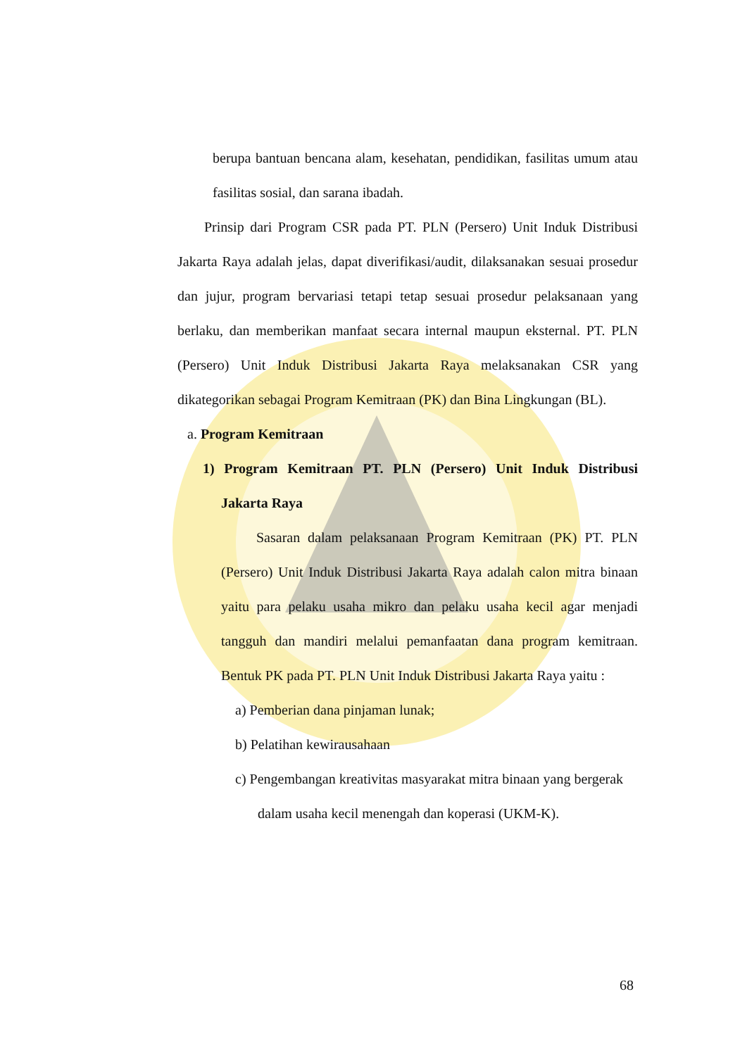berupa bantuan bencana alam, kesehatan, pendidikan, fasilitas umum atau fasilitas sosial, dan sarana ibadah.
Prinsip dari Program CSR pada PT. PLN (Persero) Unit Induk Distribusi Jakarta Raya adalah jelas, dapat diverifikasi/audit, dilaksanakan sesuai prosedur dan jujur, program bervariasi tetapi tetap sesuai prosedur pelaksanaan yang berlaku, dan memberikan manfaat secara internal maupun eksternal. PT. PLN (Persero) Unit Induk Distribusi Jakarta Raya melaksanakan CSR yang dikategorikan sebagai Program Kemitraan (PK) dan Bina Lingkungan (BL).
a. Program Kemitraan
1) Program Kemitraan PT. PLN (Persero) Unit Induk Distribusi Jakarta Raya
Sasaran dalam pelaksanaan Program Kemitraan (PK) PT. PLN (Persero) Unit Induk Distribusi Jakarta Raya adalah calon mitra binaan yaitu para pelaku usaha mikro dan pelaku usaha kecil agar menjadi tangguh dan mandiri melalui pemanfaatan dana program kemitraan. Bentuk PK pada PT. PLN Unit Induk Distribusi Jakarta Raya yaitu :
a) Pemberian dana pinjaman lunak;
b) Pelatihan kewirausahaan
c) Pengembangan kreativitas masyarakat mitra binaan yang bergerak dalam usaha kecil menengah dan koperasi (UKM-K).
68